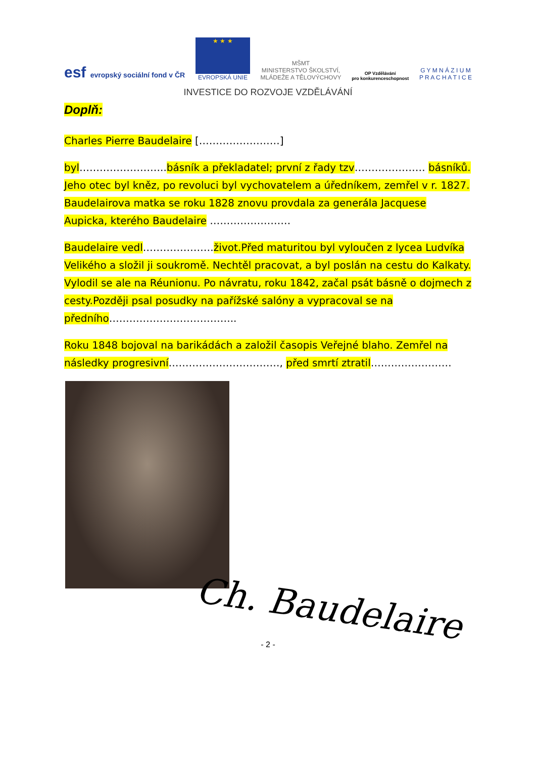esf evropský sociální fond v ČR
★ ★ ★
EVROPSKÁ UNIE
MŠMT
MINISTERSTVO ŠKOLSTVÍ,
MLÁDEŽE A TĚLOVÝCHOVY
OP Vzdělávání
pro konkurenceschopnost
G Y M N Á Z I U M
P R A C H A T I C E
INVESTICE DO ROZVOJE VZDĚLÁVÁNÍ
Doplň:
Charles Pierre Baudelaire [……………………]
byl……………………..básník a překladatel; první z řady tzv………………… básníků. Jeho otec byl kněz, po revoluci byl vychovatelem a úředníkem, zemřel v r. 1827. Baudelairova matka se roku 1828 znovu provdala za generála Jacquese Aupicka, kterého Baudelaire ……………………
Baudelaire vedl…………………život.Před maturitou byl vyloučen z lycea Ludvíka Velikého a složil ji soukromě. Nechtěl pracovat, a byl poslán na cestu do Kalkaty. Vylodil se ale na Réunionu. Po návratu, roku 1842, začal psát básně o dojmech z cesty.Později psal posudky na pařížské salóny a vypracoval se na předního………………………………..
Roku 1848 bojoval na barikádách a založil časopis Veřejné blaho. Zemřel na následky progresivní……………………………, před smrtí ztratil……………………
Ch. Baudelaire
- 2 -